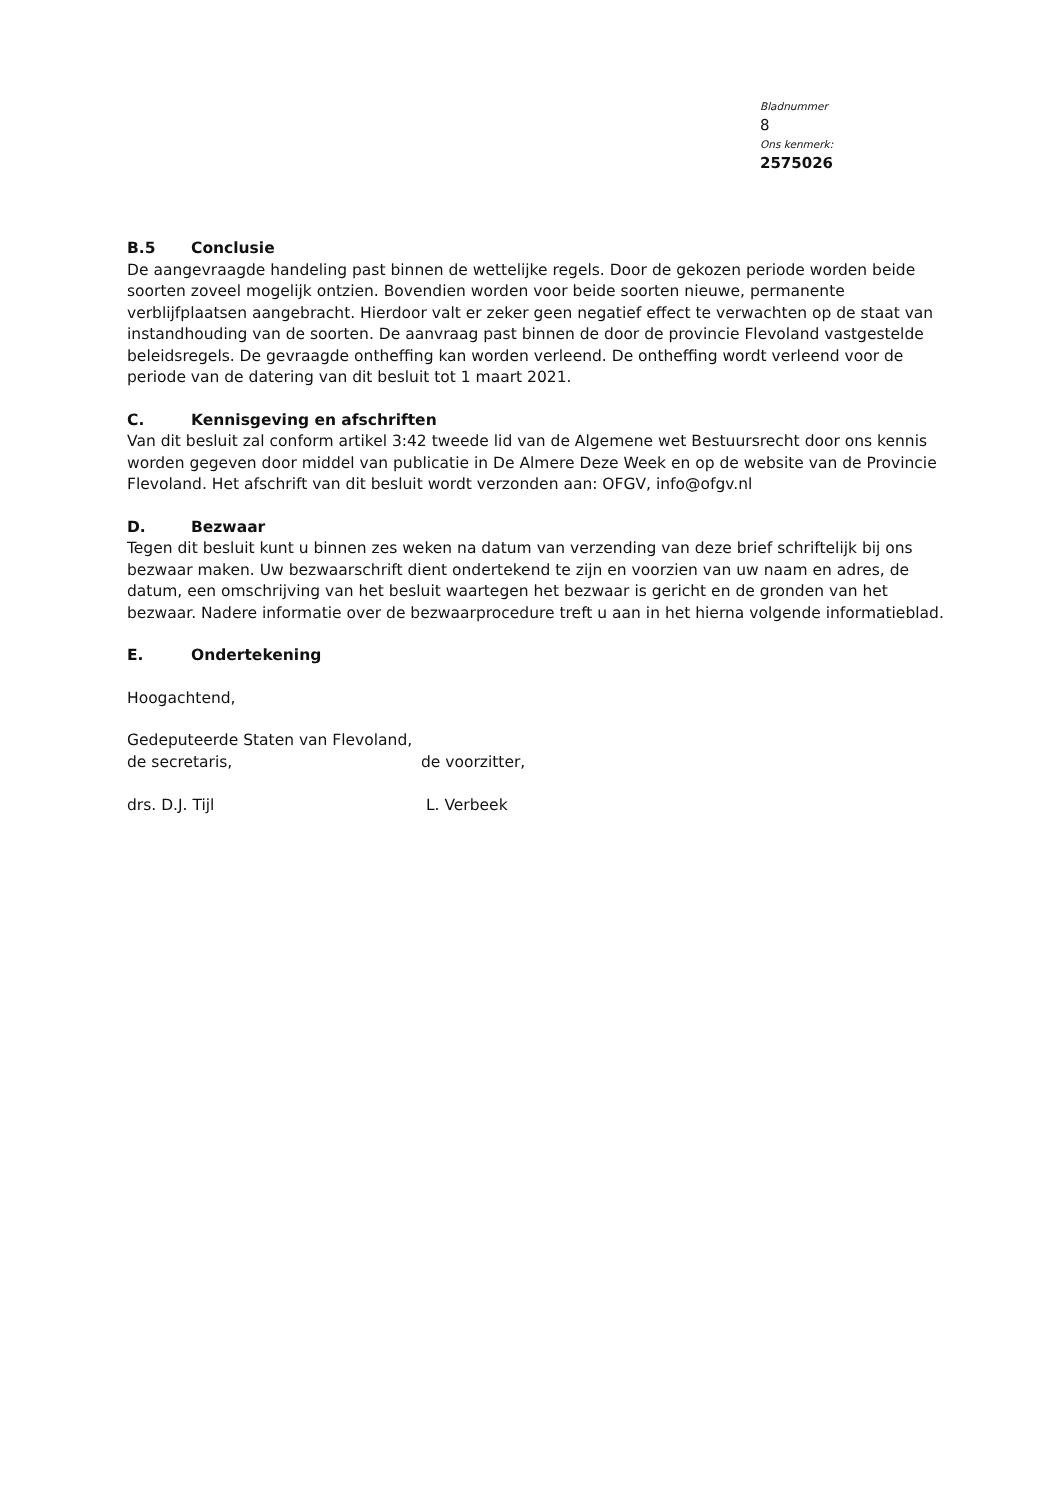Bladnummer
8
Ons kenmerk:
2575026
B.5 Conclusie
De aangevraagde handeling past binnen de wettelijke regels. Door de gekozen periode worden beide soorten zoveel mogelijk ontzien. Bovendien worden voor beide soorten nieuwe, permanente verblijfplaatsen aangebracht. Hierdoor valt er zeker geen negatief effect te verwachten op de staat van instandhouding van de soorten. De aanvraag past binnen de door de provincie Flevoland vastgestelde beleidsregels. De gevraagde ontheffing kan worden verleend. De ontheffing wordt verleend voor de periode van de datering van dit besluit tot 1 maart 2021.
C. Kennisgeving en afschriften
Van dit besluit zal conform artikel 3:42 tweede lid van de Algemene wet Bestuursrecht door ons kennis worden gegeven door middel van publicatie in De Almere Deze Week en op de website van de Provincie Flevoland. Het afschrift van dit besluit wordt verzonden aan: OFGV, info@ofgv.nl
D. Bezwaar
Tegen dit besluit kunt u binnen zes weken na datum van verzending van deze brief schriftelijk bij ons bezwaar maken. Uw bezwaarschrift dient ondertekend te zijn en voorzien van uw naam en adres, de datum, een omschrijving van het besluit waartegen het bezwaar is gericht en de gronden van het bezwaar. Nadere informatie over de bezwaarprocedure treft u aan in het hierna volgende informatieblad.
E. Ondertekening
Hoogachtend,
Gedeputeerde Staten van Flevoland,
de secretaris, de voorzitter,
drs. D.J. Tijl L. Verbeek